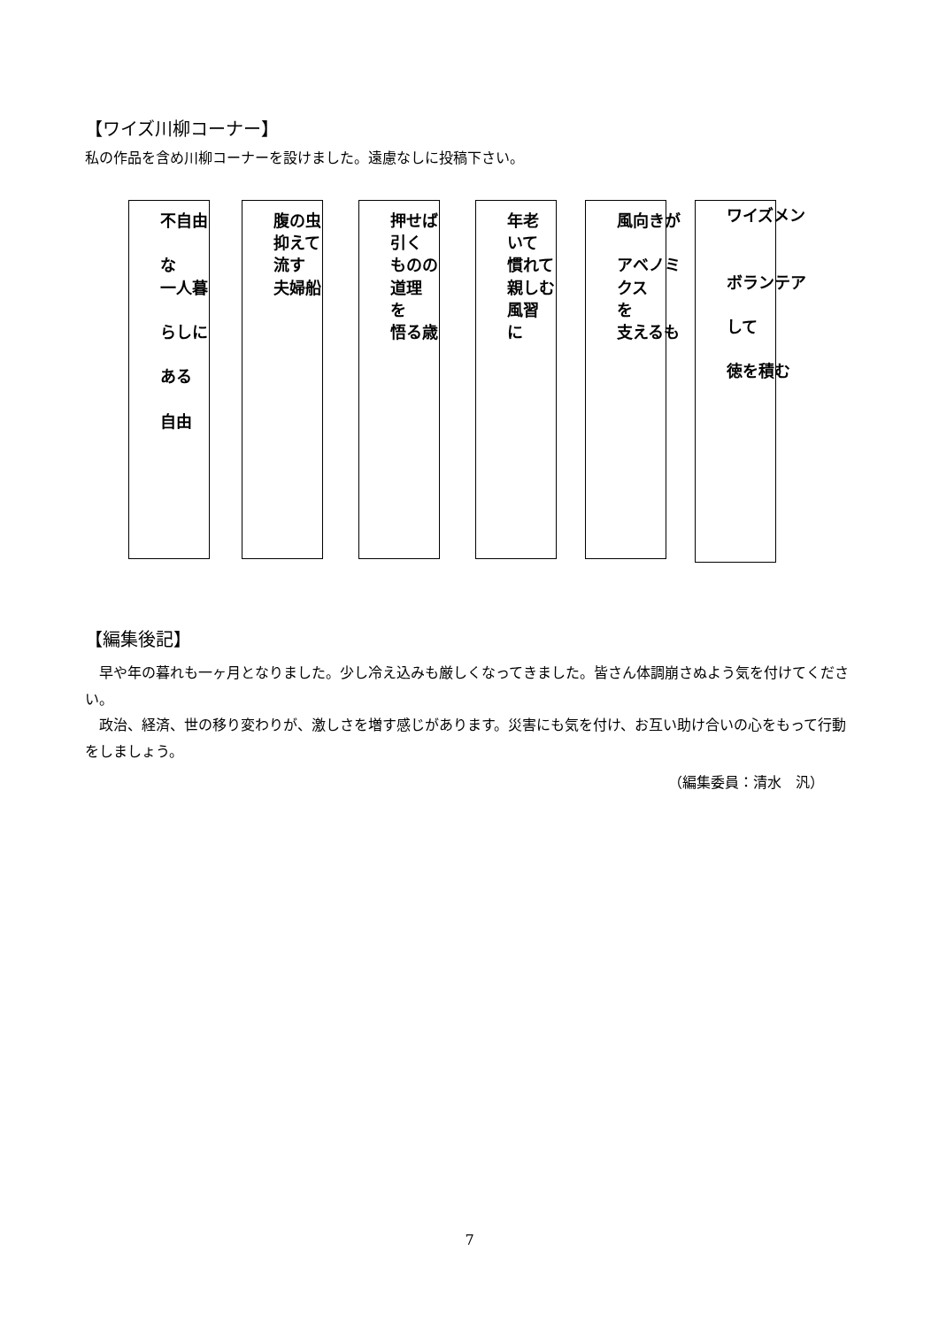【ワイズ川柳コーナー】
私の作品を含め川柳コーナーを設けました。遠慮なしに投稿下さい。
不自由
な
一人暮
らしに
ある
自由
腹の虫
抑えて
流す
夫婦船
押せば
引く
ものの
道理
を
悟る歳
年老
いて
慣れて
親しむ
風習
に
風向きが
アベノミ
クス
を
支えるも
ワイズメン
ボランテア
して
徳を積む
【編集後記】
早や年の暮れも一ヶ月となりました。少し冷え込みも厳しくなってきました。皆さん体調崩さぬよう気を付けてください。
政治、経済、世の移り変わりが、激しさを増す感じがあります。災害にも気を付け、お互い助け合いの心をもって行動をしましょう。
（編集委員：清水　汎）
7